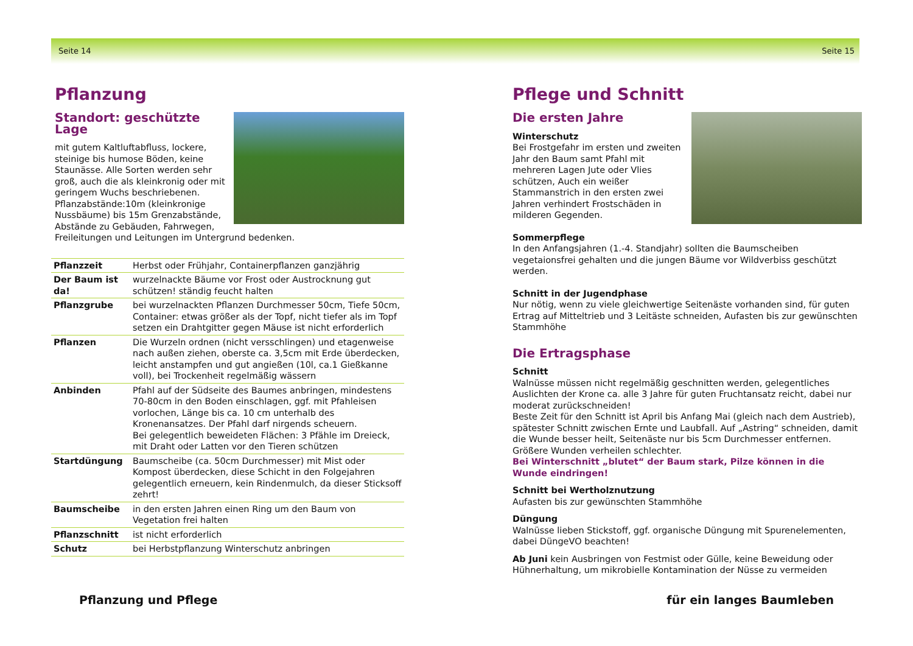Seite 14 Seite 15
Pflanzung
Standort: geschützte Lage
mit gutem Kaltluftabfluss, lockere, steinige bis humose Böden, keine Staunässe. Alle Sorten werden sehr groß, auch die als kleinkronig oder mit geringem Wuchs beschriebenen. Pflanzabstände:10m (kleinkronige Nussbäume) bis 15m Grenzabstände, Abstände zu Gebäuden, Fahrwegen, Freileitungen und Leitungen im Untergrund bedenken.
| Pflanzzeit | Herbst oder Frühjahr, Containerpflanzen ganzjährig |
| Der Baum ist da! | wurzelnackte Bäume vor Frost oder Austrocknung gut schützen! ständig feucht halten |
| Pflanzgrube | bei wurzelnackten Pflanzen Durchmesser 50cm, Tiefe 50cm, Container: etwas größer als der Topf, nicht tiefer als im Topf setzen ein Drahtgitter gegen Mäuse ist nicht erforderlich |
| Pflanzen | Die Wurzeln ordnen (nicht versschlingen) und etagenweise nach außen ziehen, oberste ca. 3,5cm mit Erde überdecken, leicht anstampfen und gut angießen (10l, ca.1 Gießkanne voll), bei Trockenheit regelmäßig wässern |
| Anbinden | Pfahl auf der Südseite des Baumes anbringen, mindestens 70-80cm in den Boden einschlagen, ggf. mit Pfahleisen vorlochen, Länge bis ca. 10 cm unterhalb des Kronenansatzes. Der Pfahl darf nirgends scheuern. Bei gelegentlich beweideten Flächen: 3 Pfähle im Dreieck, mit Draht oder Latten vor den Tieren schützen |
| Startdüngung | Baumscheibe (ca. 50cm Durchmesser) mit Mist oder Kompost überdecken, diese Schicht in den Folgejahren gelegentlich erneuern, kein Rindenmulch, da dieser Sticksoff zehrt! |
| Baumscheibe | in den ersten Jahren einen Ring um den Baum von Vegetation frei halten |
| Pflanzschnitt | ist nicht erforderlich |
| Schutz | bei Herbstpflanzung Winterschutz anbringen |
Pflege und Schnitt
Die ersten Jahre
Winterschutz
Bei Frostgefahr im ersten und zweiten Jahr den Baum samt Pfahl mit mehreren Lagen Jute oder Vlies schützen, Auch ein weißer Stammanstrich in den ersten zwei Jahren verhindert Frostschäden in milderen Gegenden.
Sommerpflege
In den Anfangsjahren (1.-4. Standjahr) sollten die Baumscheiben vegetaionsfrei gehalten und die jungen Bäume vor Wildverbiss geschützt werden.
Schnitt in der Jugendphase
Nur nötig, wenn zu viele gleichwertige Seitenäste vorhanden sind, für guten Ertrag auf Mitteltrieb und 3 Leitäste schneiden, Aufasten bis zur gewünschten Stammhöhe
Die Ertragsphase
Schnitt
Walnüsse müssen nicht regelmäßig geschnitten werden, gelegentliches Auslichten der Krone ca. alle 3 Jahre für guten Fruchtansatz reicht, dabei nur moderat zurückschneiden!
Beste Zeit für den Schnitt ist April bis Anfang Mai (gleich nach dem Austrieb), spätester Schnitt zwischen Ernte und Laubfall. Auf „Astring“ schneiden, damit die Wunde besser heilt, Seitenäste nur bis 5cm Durchmesser entfernen. Größere Wunden verheilen schlechter.
Bei Winterschnitt „blutet“ der Baum stark, Pilze können in die Wunde eindringen!
Schnitt bei Wertholznutzung
Aufasten bis zur gewünschten Stammhöhe
Düngung
Walnüsse lieben Stickstoff, ggf. organische Düngung mit Spurenelementen, dabei DüngeVO beachten!
Ab Juni kein Ausbringen von Festmist oder Gülle, keine Beweidung oder Hühnerhaltung, um mikrobielle Kontamination der Nüsse zu vermeiden
Pflanzung und Pflege für ein langes Baumleben